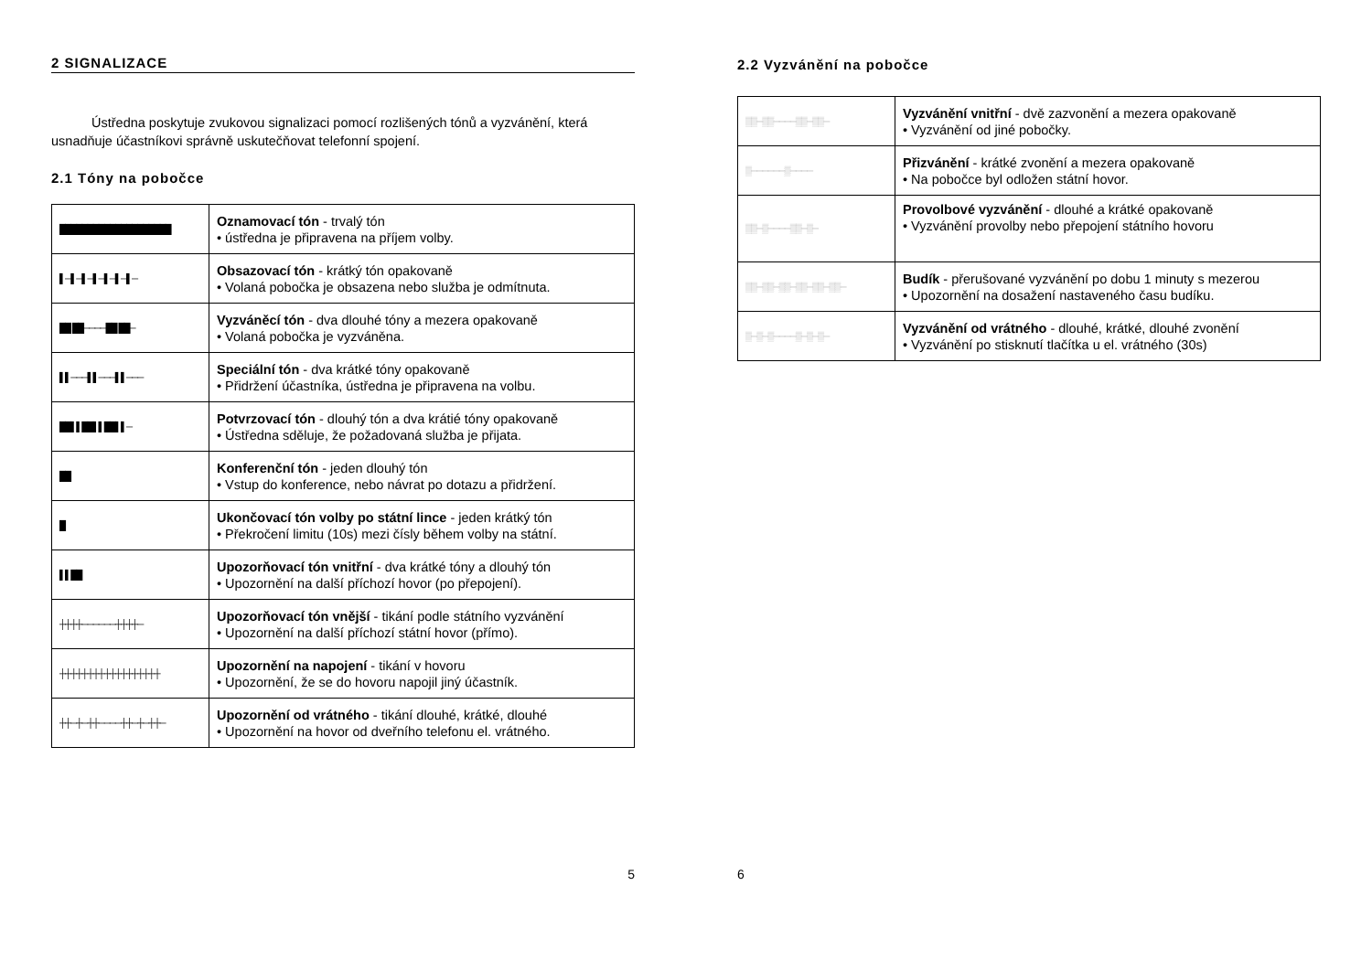2 SIGNALIZACE
Ústředna poskytuje zvukovou signalizaci pomocí rozlišených tónů a vyzvánění, která usnadňuje účastníkovi správně uskutečňovat telefonní spojení.
2.1 Tóny na pobočce
| ████████████████████ | Oznamovací tón - trvalý tón • ústředna je připravena na příjem volby. |
| ▌─▌─▌─▌─▌─▌─▌─ | Obsazovací tón - krátký tón opakovaně • Volaná pobočka je obsazena nebo služba je odmítnuta. |
| ██ ██────██ ██─ | Vyzváněcí tón - dva dlouhé tóny a mezera opakovaně • Volaná pobočka je vyzváněna. |
| ▌▌───▌▌───▌▌─── | Speciální tón - dva krátké tóny opakovaně • Přidržení účastníka, ústředna je připravena na volbu. |
| ██▌▌██▌▌██▌▌─ | Potvrzovací tón - dlouhý tón a dva krátié tóny opakovaně • Ústředna sděluje, že požadovaná služba je přijata. |
| ██ | Konferenční tón - jeden dlouhý tón • Vstup do konference, nebo návrat po dotazu a přidržení. |
| █ | Ukončovací tón volby po státní lince - jeden krátký tón • Překročení limitu (10s) mezi čísly během volby na státní. |
| ▌▌██ | Upozorňovací tón vnitřní - dva krátké tóny a dlouhý tón • Upozornění na další příchozí hovor (po přepojení). |
| ┼┼┼┼──────┼┼┼┼─ | Upozorňovací tón vnější - tikání podle státního vyzvánění • Upozornění na další příchozí státní hovor (přímo). |
| ┼┼┼┼┼┼┼┼┼┼┼┼┼┼┼┼┼┼ | Upozornění na napojení - tikání v hovoru • Upozornění, že se do hovoru napojil jiný účastník. |
| ┼┼─┼─┼┼────┼┼─┼─┼┼─ | Upozornění od vrátného - tikání dlouhé, krátké, dlouhé • Upozornění na hovor od dveřního telefonu el. vrátného. |
5
2.2 Vyzvánění na pobočce
| ▒▒─▒▒────▒▒─▒▒─ | Vyzvánění vnitřní - dvě zazvonění a mezera opakovaně • Vyzvánění od jiné pobočky. |
| ▒──────▒──── | Přizvánění - krátké zvonění a mezera opakovaně • Na pobočce byl odložen státní hovor. |
| ▒▒─▒────▒▒─▒─ | Provolbové vyzvánění - dlouhé a krátké opakovaně • Vyzvánění provolby nebo přepojení státního hovoru |
| ▒▒─▒▒─▒▒─▒▒─▒▒─▒▒─ | Budík - přerušované vyzvánění po dobu 1 minuty s mezerou • Upozornění na dosažení nastaveného času budíku. |
| ▒─▒─▒────▒─▒─▒─ | Vyzvánění od vrátného - dlouhé, krátké, dlouhé zvonění • Vyzvánění po stisknutí tlačítka u el. vrátného (30s) |
6